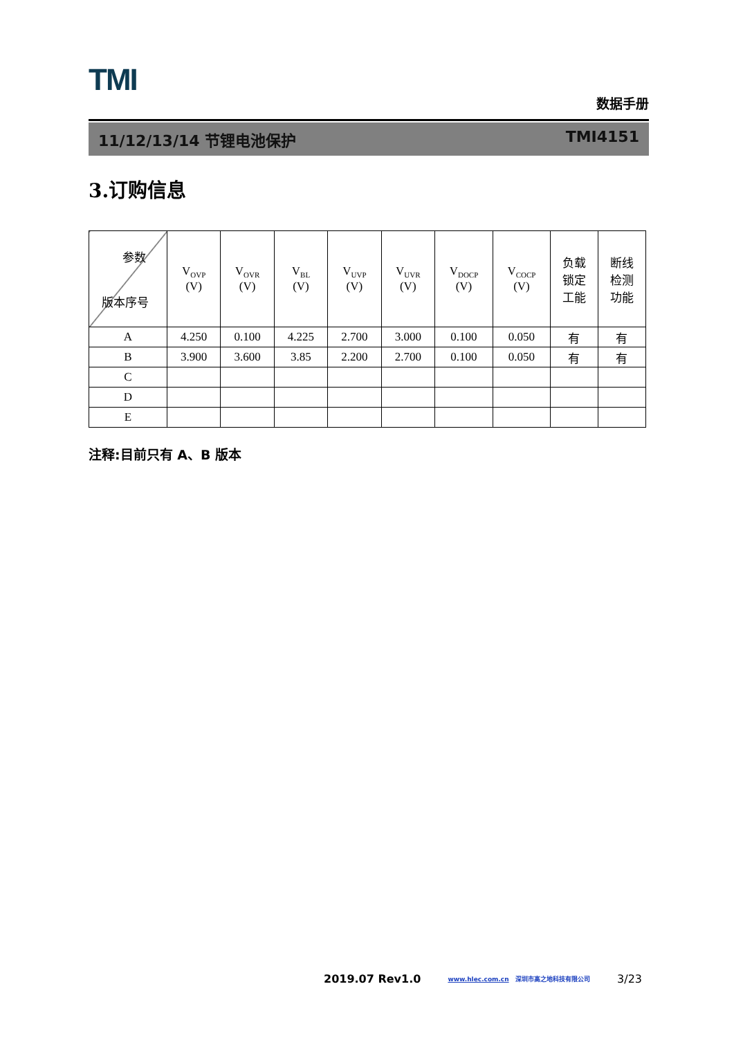TMI
数据手册
11/12/13/14 节锂电池保护 TMI4151
3.订购信息
| 参数 版本序号 | V<sub>OVP</sub> (V) | V<sub>OVR</sub> (V) | V<sub>BL</sub> (V) | V<sub>UVP</sub> (V) | V<sub>UVR</sub> (V) | V<sub>DOCP</sub> (V) | V<sub>COCP</sub> (V) | 负载 锁定 工能 | 断线 检测 功能 |
| --- | --- | --- | --- | --- | --- | --- | --- | --- | --- |
| A | 4.250 | 0.100 | 4.225 | 2.700 | 3.000 | 0.100 | 0.050 | 有 | 有 |
| B | 3.900 | 3.600 | 3.85 | 2.200 | 2.700 | 0.100 | 0.050 | 有 | 有 |
| C | | | | | | | | | |
| D | | | | | | | | | |
| E | | | | | | | | | |
注释:目前只有 A、B 版本
2019.07 Rev1.0 www.hlec.com.cn 深圳市高之地科技有限公司 3/23